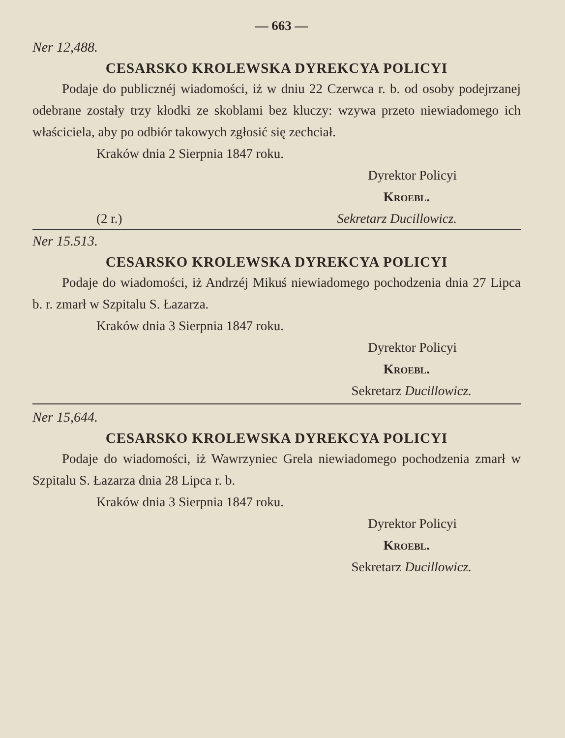— 663 —
Ner 12,488.
CESARSKO KROLEWSKA DYREKCYA POLICYI
Podaje do publicznéj wiadomości, iż w dniu 22 Czerwca r. b. od osoby podejrzanej odebrane zostały trzy kłodki ze skoblami bez kluczy: wzywa przeto niewiadomego ich właściciela, aby po odbiór takowych zgłosić się zechciał.
Kraków dnia 2 Sierpnia 1847 roku.
Dyrektor Policyi
Kroebl.
(2 r.) Sekretarz Ducillowicz.
Ner 15.513.
CESARSKO KROLEWSKA DYREKCYA POLICYI
Podaje do wiadomości, iż Andrzéj Mikuś niewiadomego pochodzenia dnia 27 Lipca b. r. zmarł w Szpitalu S. Łazarza.
Kraków dnia 3 Sierpnia 1847 roku.
Dyrektor Policyi
Kroebl.
Sekretarz Ducillowicz.
Ner 15,644.
CESARSKO KROLEWSKA DYREKCYA POLICYI
Podaje do wiadomości, iż Wawrzyniec Grela niewiadomego pochodzenia zmarł w Szpitalu S. Łazarza dnia 28 Lipca r. b.
Kraków dnia 3 Sierpnia 1847 roku.
Dyrektor Policyi
Kroebl.
Sekretarz Ducillowicz.